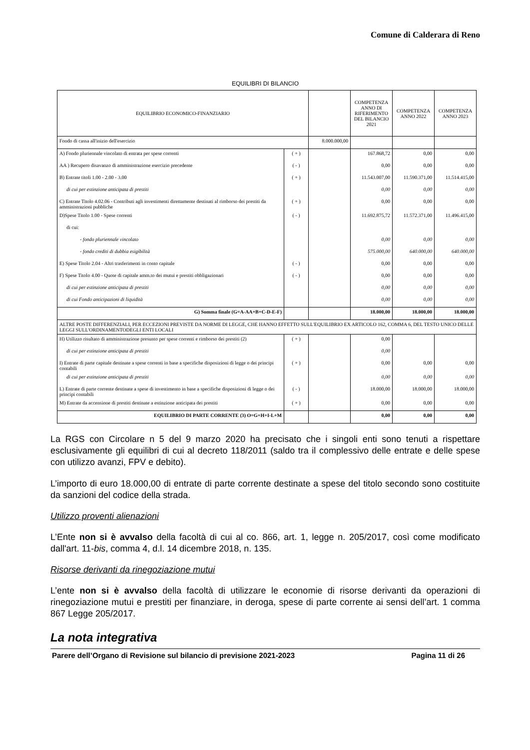Comune di Calderara di Reno
EQUILIBRI DI BILANCIO
| EQUILIBRIO ECONOMICO-FINANZIARIO | | | COMPETENZA ANNO DI RIFERIMENTO DEL BILANCIO 2021 | COMPETENZA ANNO 2022 | COMPETENZA ANNO 2023 |
| --- | --- | --- | --- | --- | --- |
| Fondo di cassa all'inizio dell'esercizio | | 8.000.000,00 | | | |
| A) Fondo pluriennale vincolato di entrata per spese correnti | ( + ) | | 167.868,72 | 0,00 | 0,00 |
| AA ) Recupero disavanzo di amministrazione esercizio precedente | ( - ) | | 0,00 | 0,00 | 0,00 |
| B) Entrate titoli 1.00 - 2.00 - 3.00 | ( + ) | | 11.543.007,00 | 11.590.371,00 | 11.514.415,00 |
| di cui per estinzione anticipata di prestiti | | | 0,00 | 0,00 | 0,00 |
| C) Entrate Titolo 4.02.06 - Contributi agli investimenti direttamente destinati al rimborso dei prestiti da amministrazioni pubbliche | ( + ) | | 0,00 | 0,00 | 0,00 |
| D)Spese Titolo 1.00 - Spese correnti | ( - ) | | 11.692.875,72 | 11.572.371,00 | 11.496.415,00 |
| di cui: | | | | | |
| - fondo pluriennale vincolato | | | 0,00 | 0,00 | 0,00 |
| - fondo crediti di dubbia esigibilità | | | 575.000,00 | 640.000,00 | 640.000,00 |
| E) Spese Titolo 2.04 - Altri trasferimenti in conto capitale | ( - ) | | 0,00 | 0,00 | 0,00 |
| F) Spese Titolo 4.00 - Quote di capitale amm.to dei mutui e prestiti obbligazionari | ( - ) | | 0,00 | 0,00 | 0,00 |
| di cui per estinzione anticipata di prestiti | | | 0,00 | 0,00 | 0,00 |
| di cui Fondo anticipazioni di liquidità | | | 0,00 | 0,00 | 0,00 |
| G) Somma finale (G=A-AA+B+C-D-E-F) | | | 18.000,00 | 18.000,00 | 18.000,00 |
| ALTRE POSTE DIFFERENZIALI, PER ECCEZIONI PREVISTE DA NORME DI LEGGE, CHE HANNO EFFETTO SULL'EQUILIBRIO EX ARTICOLO 162, COMMA 6, DEL TESTO UNICO DELLE LEGGI SULL'ORDINAMENTODEGLI ENTI LOCALI | | | | | |
| H) Utilizzo risultato di amministrazione presunto per spese correnti e rimborso dei prestiti (2) | ( + ) | | 0,00 | | |
| di cui per estinzione anticipata di prestiti | | | 0,00 | | |
| I) Entrate di parte capitale destinate a spese correnti in base a specifiche disposizioni di legge o dei principi contabili | ( + ) | | 0,00 | 0,00 | 0,00 |
| di cui per estinzione anticipata di prestiti | | | 0,00 | 0,00 | 0,00 |
| L) Entrate di parte corrente destinate a spese di investimento in base a specifiche disposizioni di legge o dei principi contabili | ( - ) | | 18.000,00 | 18.000,00 | 18.000,00 |
| M) Entrate da accensione di prestiti destinate a estinzione anticipata dei prestiti | ( + ) | | 0,00 | 0,00 | 0,00 |
| EQUILIBRIO DI PARTE CORRENTE (3) O=G+H+I-L+M | | | 0,00 | 0,00 | 0,00 |
La RGS con Circolare n 5 del 9 marzo 2020 ha precisato che i singoli enti sono tenuti a rispettare esclusivamente gli equilibri di cui al decreto 118/2011 (saldo tra il complessivo delle entrate e delle spese con utilizzo avanzi, FPV e debito).
L’importo di euro 18.000,00 di entrate di parte corrente destinate a spese del titolo secondo sono costituite da sanzioni del codice della strada.
Utilizzo proventi alienazioni
L’Ente non si è avvalso della facoltà di cui al co. 866, art. 1, legge n. 205/2017, così come modificato dall'art. 11-bis, comma 4, d.l. 14 dicembre 2018, n. 135.
Risorse derivanti da rinegoziazione mutui
L’ente non si è avvalso della facoltà di utilizzare le economie di risorse derivanti da operazioni di rinegoziazione mutui e prestiti per finanziare, in deroga, spese di parte corrente ai sensi dell’art. 1 comma 867 Legge 205/2017.
La nota integrativa
Parere dell’Organo di Revisione sul bilancio di previsione 2021-2023 Pagina 11 di 26